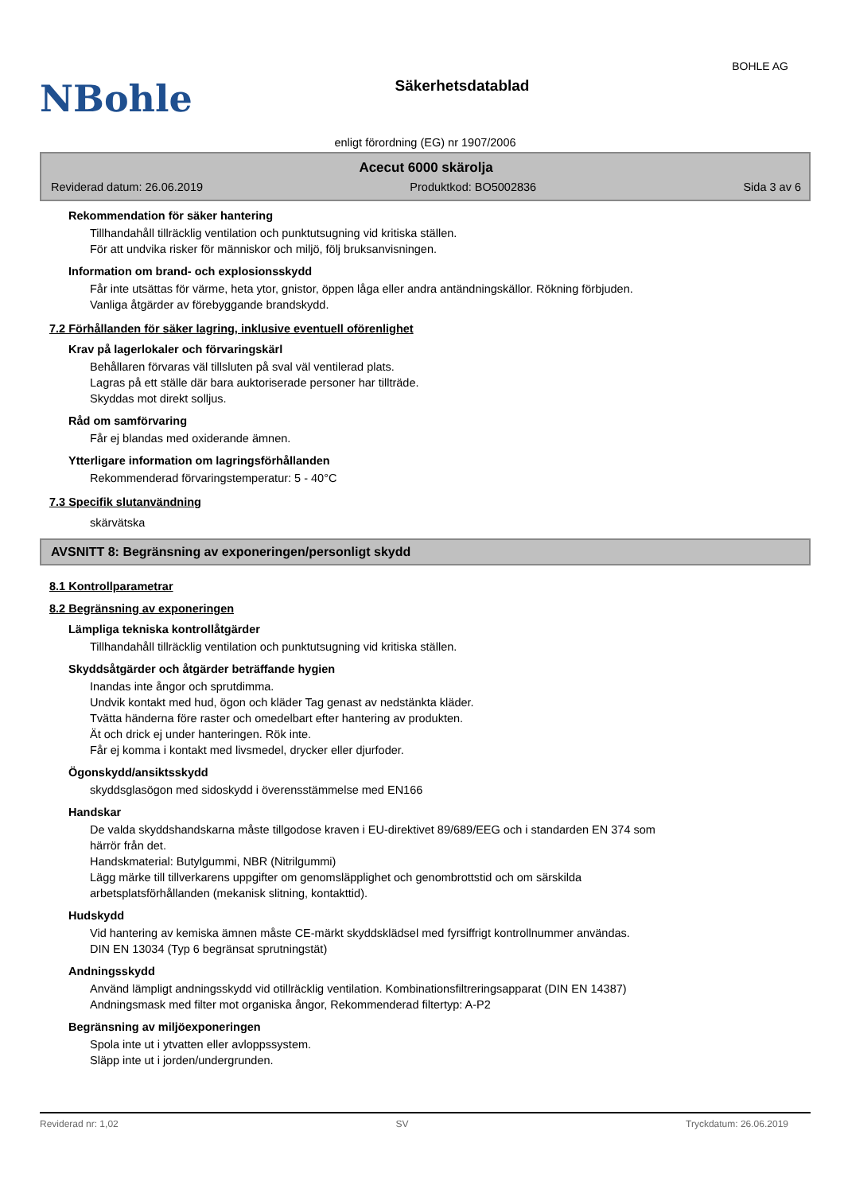NBohle
Säkerhetsdatablad
BOHLE AG
enligt förordning (EG) nr 1907/2006
Acecut 6000 skärolja
Reviderad datum: 26.06.2019 Produktkod: BO5002836 Sida 3 av 6
Rekommendation för säker hantering
Tillhandahåll tillräcklig ventilation och punktutsugning vid kritiska ställen.
För att undvika risker för människor och miljö, följ bruksanvisningen.
Information om brand- och explosionsskydd
Får inte utsättas för värme, heta ytor, gnistor, öppen låga eller andra antändningskällor. Rökning förbjuden.
Vanliga åtgärder av förebyggande brandskydd.
7.2 Förhållanden för säker lagring, inklusive eventuell oförenlighet
Krav på lagerlokaler och förvaringskärl
Behållaren förvaras väl tillsluten på sval väl ventilerad plats.
Lagras på ett ställe där bara auktoriserade personer har tillträde.
Skyddas mot direkt solljus.
Råd om samförvaring
Får ej blandas med oxiderande ämnen.
Ytterligare information om lagringsförhållanden
Rekommenderad förvaringstemperatur: 5 - 40°C
7.3 Specifik slutanvändning
skärvätska
AVSNITT 8: Begränsning av exponeringen/personligt skydd
8.1 Kontrollparametrar
8.2 Begränsning av exponeringen
Lämpliga tekniska kontrollåtgärder
Tillhandahåll tillräcklig ventilation och punktutsugning vid kritiska ställen.
Skyddsåtgärder och åtgärder beträffande hygien
Inandas inte ångor och sprutdimma.
Undvik kontakt med hud, ögon och kläder Tag genast av nedstänkta kläder.
Tvätta händerna före raster och omedelbart efter hantering av produkten.
Ät och drick ej under hanteringen. Rök inte.
Får ej komma i kontakt med livsmedel, drycker eller djurfoder.
Ögonskydd/ansiktsskydd
skyddsglasögon med sidoskydd i överensstämmelse med EN166
Handskar
De valda skyddshandskarna måste tillgodose kraven i EU-direktivet 89/689/EEG och i standarden EN 374 som
härrör från det.
Handskmaterial: Butylgummi, NBR (Nitrilgummi)
Lägg märke till tillverkarens uppgifter om genomsläpplighet och genombrottstid och om särskilda
arbetsplatsförhållanden (mekanisk slitning, kontakttid).
Hudskydd
Vid hantering av kemiska ämnen måste CE-märkt skyddsklädsel med fyrsiffrigt kontrollnummer användas.
DIN EN 13034 (Typ 6 begränsat sprutningstät)
Andningsskydd
Använd lämpligt andningsskydd vid otillräcklig ventilation. Kombinationsfiltreringsapparat (DIN EN 14387)
Andningsmask med filter mot organiska ångor, Rekommenderad filtertyp: A-P2
Begränsning av miljöexponeringen
Spola inte ut i ytvatten eller avloppssystem.
Släpp inte ut i jorden/undergrunden.
Reviderad nr: 1,02 SV Tryckdatum: 26.06.2019